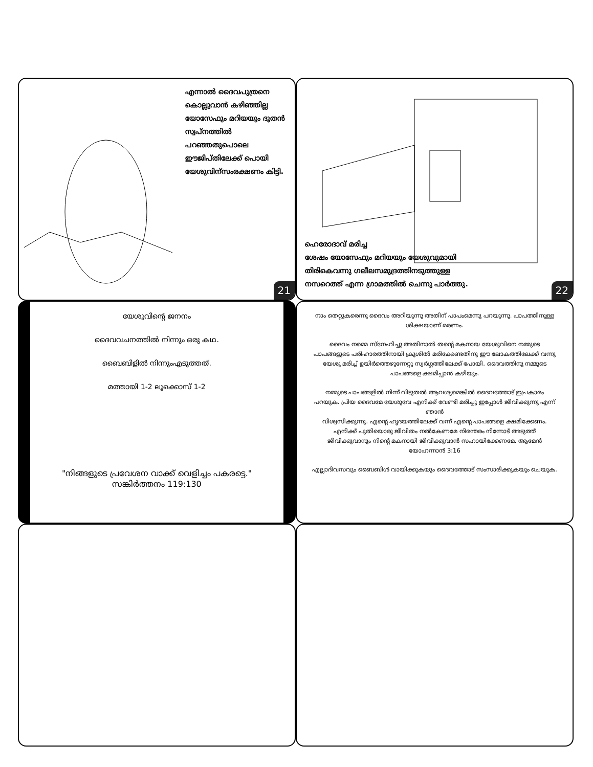എന്നാൽ ദൈവപുത്രനെ കൊല്ലുവാൻ കഴിഞ്ഞില്ല യോസേഫും മറിയയും ദൂതൻ സ്വപ്നത്തിൽ പറഞ്ഞതുപൊലെ ഈജിപ്തിലേക്ക് പൊയി യേശുവിന്സംരക്ഷണം കിട്ടി.
21
ഹെരോദാവ് മരിച്ച
ശേഷം യോസേഫും മറിയയും യേശുവുമായി
തിരികെവന്നു ഗലീലസമുദ്രത്തിനടുത്തുള്ള
നസറെത്ത് എന്ന ഗ്രാമത്തിൽ ചെന്നു പാർത്തു.
22
യേശുവിന്റെ ജനനം
ദൈവവചനത്തിൽ നിന്നും ഒരു കഥ.
ബൈബിളിൽ നിന്നുംഎടുത്തത്.
മത്തായി 1-2 ലൂക്കൊസ് 1-2
"നിങ്ങളുടെ പ്രവേശന വാക്ക് വെളിച്ചം പകരട്ടെ."
സങ്കിർത്തനം 119:130
നാം തെറ്റുകരെന്നു ദൈവം അറിയുന്നു അതിന് പാപംമെന്നു പറയുന്നു. പാപത്തിനുള്ള ശിക്ഷയാണ് മരണം.
ദൈവം നമ്മെ സ്നേഹിച്ചു അതിനാൽ തന്റെ മകനായ യേശുവിനെ നമ്മുടെ പാപങ്ങളുടെ പരിഹാരത്തിനായി ക്രൂശിൽ മരിക്കേണ്ടതിനു ഈ ലോകത്തിലേക്ക് വന്നു യേശു മരിച്ച് ഉയിർത്തെഴുന്നേറ്റു സ്വർഗ്ഗത്തിലേക്ക് പോയി. ദൈവത്തിനു നമ്മുടെ പാപങ്ങളെ ക്ഷമിപ്പാൻ കഴിയും.
നമ്മുടെ പാപങ്ങളിൽ നിന്ന് വിടുതൽ ആവശ്യമെങ്കിൽ ദൈവത്തോട് ഇപ്രകാരം പറയുക. പ്രിയ ദൈവമേ യേശുവേ എനിക്ക് വേണ്ടി മരിച്ചു ഇപ്പോൾ ജീവിക്കുന്നു എന്ന് ഞാൻ
വിശ്വസിക്കുന്നു. എന്റെ ഹൃദയത്തിലേക്ക് വന്ന് എന്റെ പാപങ്ങളെ ക്ഷമിക്കേണം. എനിക്ക് പുതിയൊരു ജീവിതം നൽകേണമേ നിരന്തരം നിന്നോട് അടുത്ത് ജീവിക്കുവാനും നിന്റെ മകനായി ജീവിക്കുവാൻ സഹായിക്കേണമേ. ആമേൻ
യോഹന്നാൻ 3:16
എല്ലാദിവസവും ബൈബിൾ വായിക്കുകയും ദൈവത്തോട് സംസാരിക്കുകയും ചെയുക.